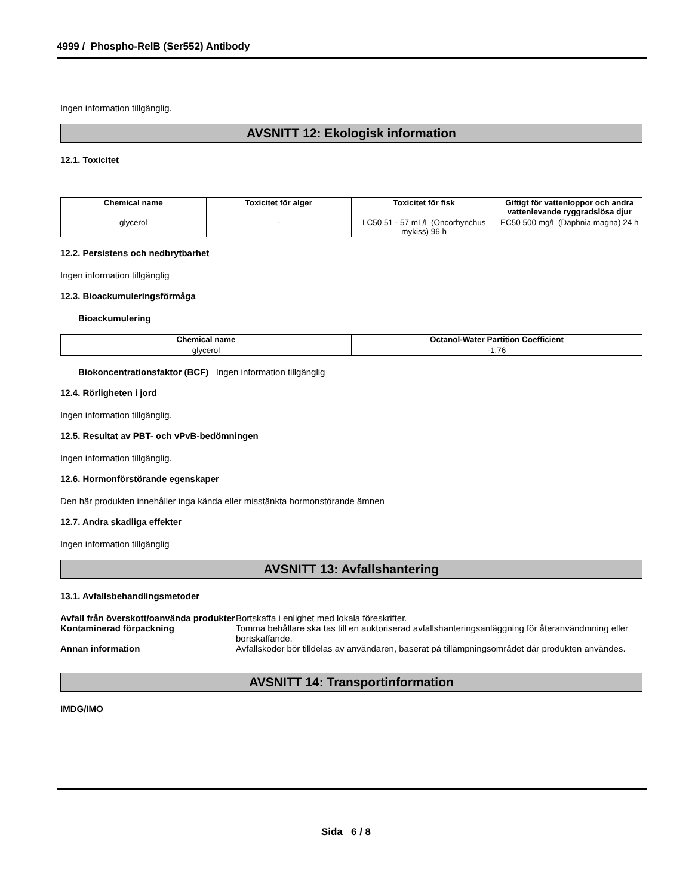4999 / Phospho-RelB (Ser552) Antibody
Ingen information tillgänglig.
AVSNITT 12: Ekologisk information
12.1. Toxicitet
| Chemical name | Toxicitet för alger | Toxicitet för fisk | Giftigt för vattenloppor och andra vattenlevande ryggradslösa djur |
| --- | --- | --- | --- |
| glycerol | - | LC50 51 - 57 mL/L (Oncorhynchus mykiss) 96 h | EC50 500 mg/L (Daphnia magna) 24 h |
12.2. Persistens och nedbrytbarhet
Ingen information tillgänglig
12.3. Bioackumuleringsförmåga
Bioackumulering
| Chemical name | Octanol-Water Partition Coefficient |
| --- | --- |
| glycerol | -1.76 |
Biokoncentrationsfaktor (BCF) Ingen information tillgänglig
12.4. Rörligheten i jord
Ingen information tillgänglig.
12.5. Resultat av PBT- och vPvB-bedömningen
Ingen information tillgänglig.
12.6. Hormonförstörande egenskaper
Den här produkten innehåller inga kända eller misstänkta hormonstörande ämnen
12.7. Andra skadliga effekter
Ingen information tillgänglig
AVSNITT 13: Avfallshantering
13.1. Avfallsbehandlingsmetoder
Avfall från överskott/oanvända produkter
Bortskaffa i enlighet med lokala föreskrifter.
Kontaminerad förpackning Tomma behållare ska tas till en auktoriserad avfallshanteringsanläggning för återanvändmning eller bortskaffande.
Annan information Avfallskoder bör tilldelas av användaren, baserat på tillämpningsområdet där produkten användes.
AVSNITT 14: Transportinformation
IMDG/IMO
Sida 6 / 8